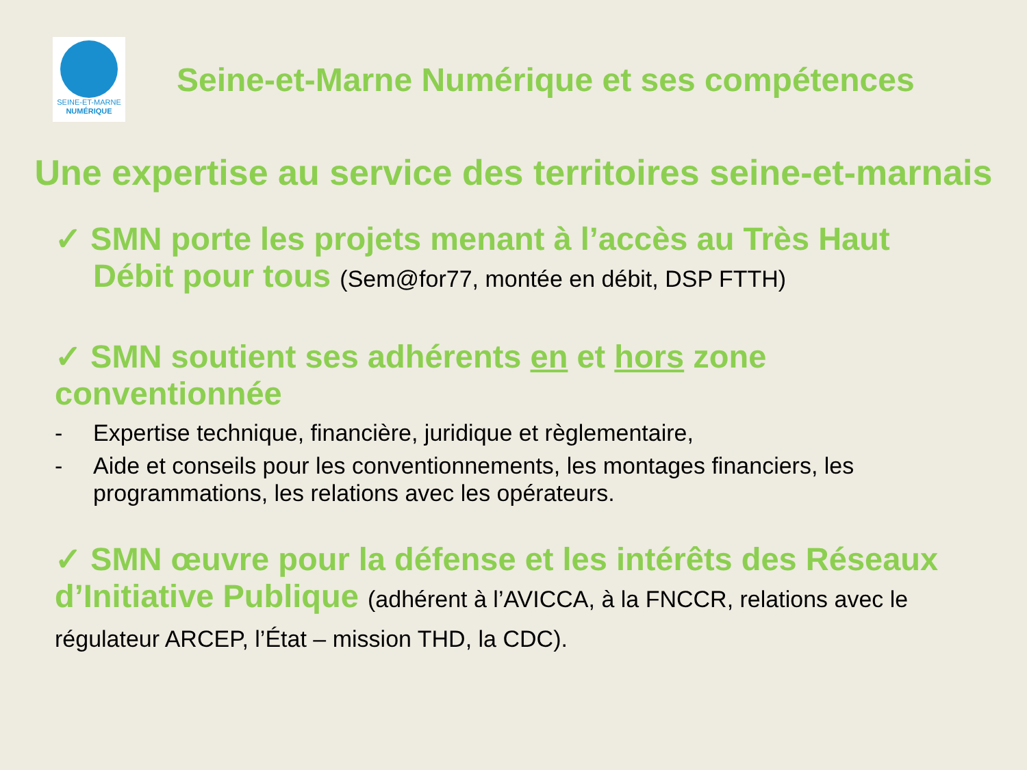SEINE-ET-MARNE
NUMÉRIQUE
Seine-et-Marne Numérique et ses compétences
Une expertise au service des territoires seine-et-marnais
✓ SMN porte les projets menant à l’accès au Très Haut Débit pour tous (Sem@for77, montée en débit, DSP FTTH)
✓ SMN soutient ses adhérents en et hors zone conventionnée
- Expertise technique, financière, juridique et règlementaire,
- Aide et conseils pour les conventionnements, les montages financiers, les programmations, les relations avec les opérateurs.
✓ SMN œuvre pour la défense et les intérêts des Réseaux d’Initiative Publique (adhérent à l’AVICCA, à la FNCCR, relations avec le régulateur ARCEP, l’État – mission THD, la CDC).